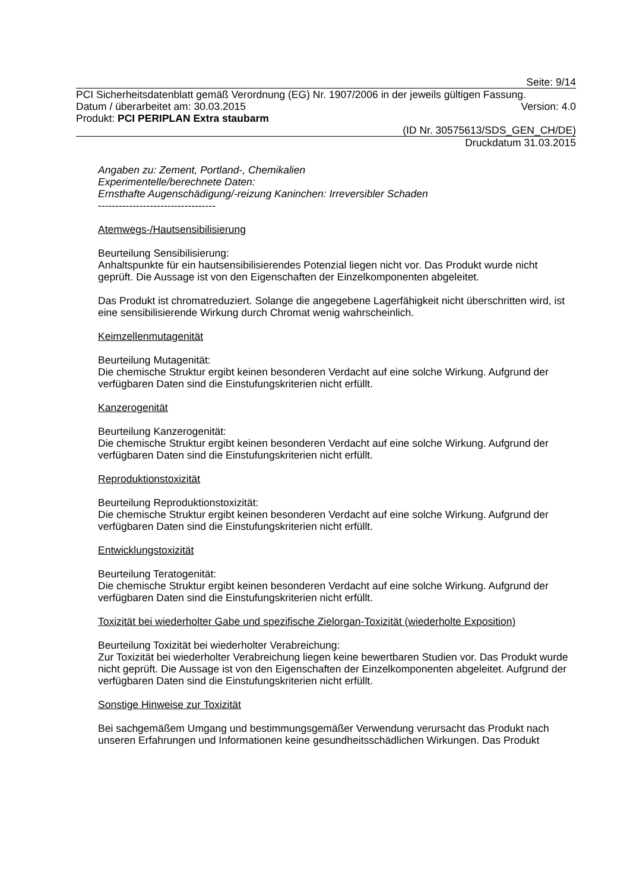Seite: 9/14
PCI Sicherheitsdatenblatt gemäß Verordnung (EG) Nr. 1907/2006 in der jeweils gültigen Fassung.
Datum / überarbeitet am: 30.03.2015 Version: 4.0
Produkt: PCI PERIPLAN Extra staubarm
(ID Nr. 30575613/SDS_GEN_CH/DE)
Druckdatum 31.03.2015
Angaben zu: Zement, Portland-, Chemikalien
Experimentelle/berechnete Daten:
Ernsthafte Augenschädigung/-reizung Kaninchen: Irreversibler Schaden
----------------------------------
Atemwegs-/Hautsensibilisierung
Beurteilung Sensibilisierung:
Anhaltspunkte für ein hautsensibilisierendes Potenzial liegen nicht vor. Das Produkt wurde nicht geprüft. Die Aussage ist von den Eigenschaften der Einzelkomponenten abgeleitet.
Das Produkt ist chromatreduziert. Solange die angegebene Lagerfähigkeit nicht überschritten wird, ist eine sensibilisierende Wirkung durch Chromat wenig wahrscheinlich.
Keimzellenmutagenität
Beurteilung Mutagenität:
Die chemische Struktur ergibt keinen besonderen Verdacht auf eine solche Wirkung. Aufgrund der verfügbaren Daten sind die Einstufungskriterien nicht erfüllt.
Kanzerogenität
Beurteilung Kanzerogenität:
Die chemische Struktur ergibt keinen besonderen Verdacht auf eine solche Wirkung. Aufgrund der verfügbaren Daten sind die Einstufungskriterien nicht erfüllt.
Reproduktionstoxizität
Beurteilung Reproduktionstoxizität:
Die chemische Struktur ergibt keinen besonderen Verdacht auf eine solche Wirkung. Aufgrund der verfügbaren Daten sind die Einstufungskriterien nicht erfüllt.
Entwicklungstoxizität
Beurteilung Teratogenität:
Die chemische Struktur ergibt keinen besonderen Verdacht auf eine solche Wirkung. Aufgrund der verfügbaren Daten sind die Einstufungskriterien nicht erfüllt.
Toxizität bei wiederholter Gabe und spezifische Zielorgan-Toxizität (wiederholte Exposition)
Beurteilung Toxizität bei wiederholter Verabreichung:
Zur Toxizität bei wiederholter Verabreichung liegen keine bewertbaren Studien vor. Das Produkt wurde nicht geprüft. Die Aussage ist von den Eigenschaften der Einzelkomponenten abgeleitet. Aufgrund der verfügbaren Daten sind die Einstufungskriterien nicht erfüllt.
Sonstige Hinweise zur Toxizität
Bei sachgemäßem Umgang und bestimmungsgemäßer Verwendung verursacht das Produkt nach unseren Erfahrungen und Informationen keine gesundheitsschädlichen Wirkungen. Das Produkt